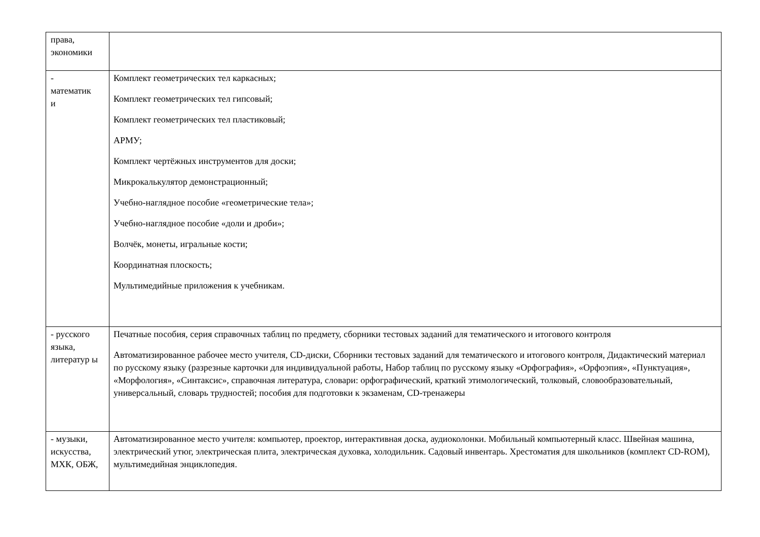| права, экономики | |
| - математик и | Комплект геометрических тел каркасных; Комплект геометрических тел гипсовый; Комплект геометрических тел пластиковый; АРМУ; Комплект чертёжных инструментов для доски; Микрокалькулятор демонстрационный; Учебно-наглядное пособие «геометрические тела»; Учебно-наглядное пособие «доли и дроби»; Волчёк, монеты, игральные кости; Координатная плоскость; Мультимедийные приложения к учебникам. |
| - русского языка, литератур ы | Печатные пособия, серия справочных таблиц по предмету, сборники тестовых заданий для тематического и итогового контроля Автоматизированное рабочее место учителя, CD-диски, Сборники тестовых заданий для тематического и итогового контроля, Дидактический материал по русскому языку (разрезные карточки для индивидуальной работы, Набор таблиц по русскому языку «Орфография», «Орфоэпия», «Пунктуация», «Морфология», «Синтаксис», справочная литература, словари: орфографический, краткий этимологический, толковый, словообразовательный, универсальный, словарь трудностей; пособия для подготовки к экзаменам, CD-тренажеры |
| - музыки, искусства, МХК, ОБЖ, | Автоматизированное место учителя: компьютер, проектор, интерактивная доска, аудиоколонки. Мобильный компьютерный класс. Швейная машина, электрический утюг, электрическая плита, электрическая духовка, холодильник. Садовый инвентарь. Хрестоматия для школьников (комплект CD-ROM), мультимедийная энциклопедия. |